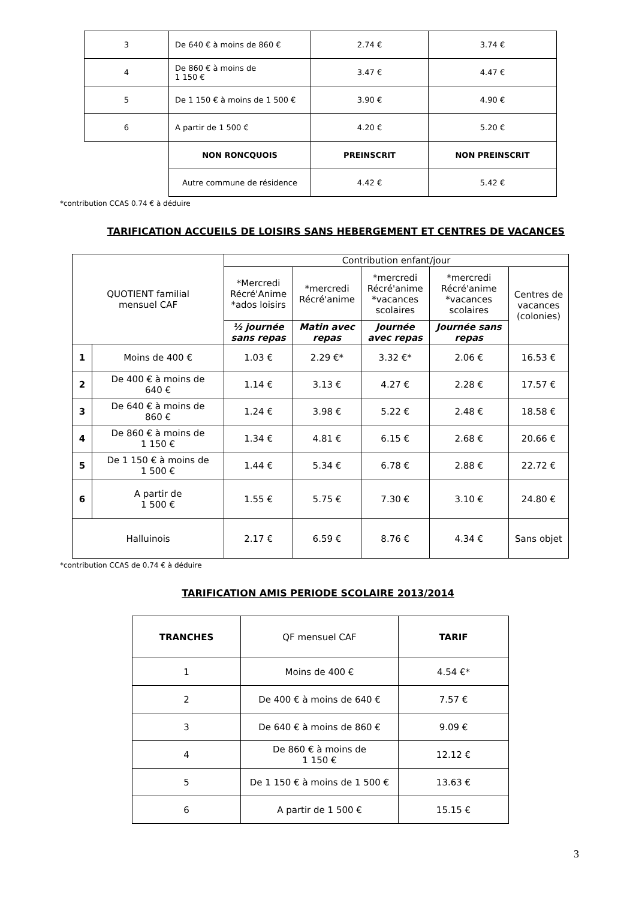| 3 | De 640 € à moins de 860 € | 2.74 € | 3.74 € |
| 4 | De 860 € à moins de 1 150 € | 3.47 € | 4.47 € |
| 5 | De 1 150 € à moins de 1 500 € | 3.90 € | 4.90 € |
| 6 | A partir de 1 500 € | 4.20 € | 5.20 € |
| | NON RONCQUOIS | PREINSCRIT | NON PREINSCRIT |
| | Autre commune de résidence | 4.42 € | 5.42 € |
*contribution CCAS 0.74 € à déduire
TARIFICATION ACCUEILS DE LOISIRS SANS HEBERGEMENT ET CENTRES DE VACANCES
| QUOTIENT familial mensuel CAF | | Contribution enfant/jour | | | | |
| --- | --- | --- | --- | --- | --- | --- |
| | | *Mercredi Récré'Anime *ados loisirs | *mercredi Récré'anime | *mercredi Récré'anime *vacances scolaires | *mercredi Récré'anime *vacances scolaires | Centres de vacances (colonies) |
| | | ½ journée sans repas | Matin avec repas | Journée avec repas | Journée sans repas | |
| 1 | Moins de 400 € | 1.03 € | 2.29 €* | 3.32 €* | 2.06 € | 16.53 € |
| 2 | De 400 € à moins de 640 € | 1.14 € | 3.13 € | 4.27 € | 2.28 € | 17.57 € |
| 3 | De 640 € à moins de 860 € | 1.24 € | 3.98 € | 5.22 € | 2.48 € | 18.58 € |
| 4 | De 860 € à moins de 1 150 € | 1.34 € | 4.81 € | 6.15 € | 2.68 € | 20.66 € |
| 5 | De 1 150 € à moins de 1 500 € | 1.44 € | 5.34 € | 6.78 € | 2.88 € | 22.72 € |
| 6 | A partir de 1 500 € | 1.55 € | 5.75 € | 7.30 € | 3.10 € | 24.80 € |
| Halluinois | | 2.17 € | 6.59 € | 8.76 € | 4.34 € | Sans objet |
*contribution CCAS de 0.74 € à déduire
TARIFICATION AMIS PERIODE SCOLAIRE 2013/2014
| TRANCHES | QF mensuel CAF | TARIF |
| --- | --- | --- |
| 1 | Moins de 400 € | 4.54 €* |
| 2 | De 400 € à moins de 640 € | 7.57 € |
| 3 | De 640 € à moins de 860 € | 9.09 € |
| 4 | De 860 € à moins de 1 150 € | 12.12 € |
| 5 | De 1 150 € à moins de 1 500 € | 13.63 € |
| 6 | A partir de 1 500 € | 15.15 € |
3